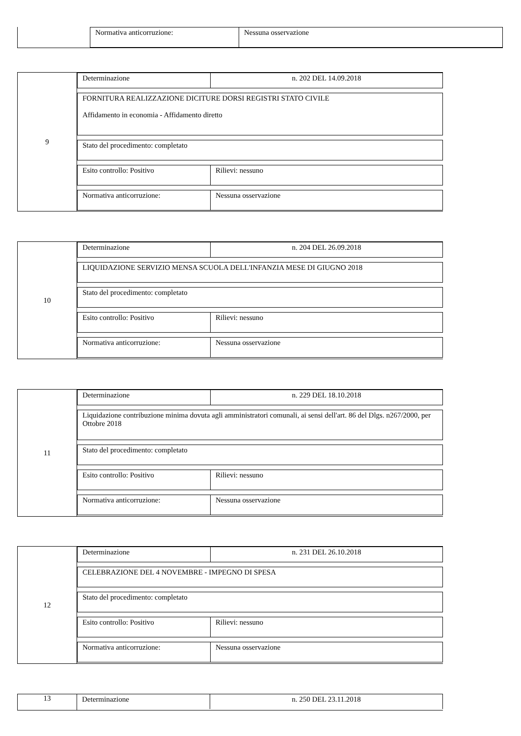Normativa anticorruzione: Nessuna osservazione
9 Determinazione n. 202 DEL 14.09.2018
FORNITURA REALIZZAZIONE DICITURE DORSI REGISTRI STATO CIVILE
Affidamento in economia - Affidamento diretto
Stato del procedimento: completato
Esito controllo: Positivo Rilievi: nessuno
Normativa anticorruzione: Nessuna osservazione
10 Determinazione n. 204 DEL 26.09.2018
LIQUIDAZIONE SERVIZIO MENSA SCUOLA DELL'INFANZIA MESE DI GIUGNO 2018
Stato del procedimento: completato
Esito controllo: Positivo Rilievi: nessuno
Normativa anticorruzione: Nessuna osservazione
11 Determinazione n. 229 DEL 18.10.2018
Liquidazione contribuzione minima dovuta agli amministratori comunali, ai sensi dell'art. 86 del Dlgs. n267/2000, per Ottobre 2018
Stato del procedimento: completato
Esito controllo: Positivo Rilievi: nessuno
Normativa anticorruzione: Nessuna osservazione
12 Determinazione n. 231 DEL 26.10.2018
CELEBRAZIONE DEL 4 NOVEMBRE - IMPEGNO DI SPESA
Stato del procedimento: completato
Esito controllo: Positivo Rilievi: nessuno
Normativa anticorruzione: Nessuna osservazione
13 Determinazione n. 250 DEL 23.11.2018